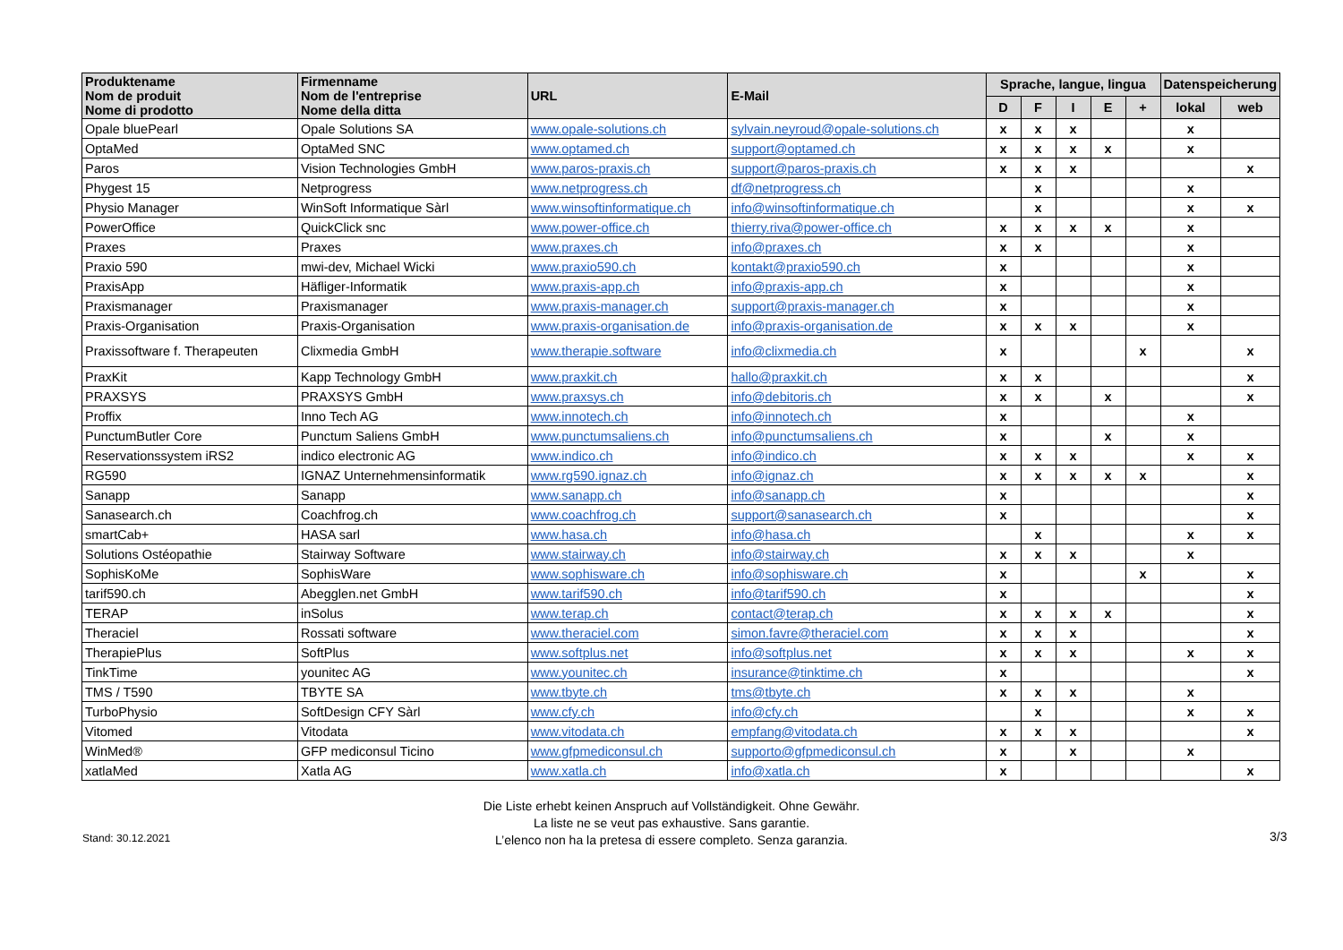| Produktename Nom de produit Nome di prodotto | Firmenname Nom de l'entreprise Nome della ditta | URL | E-Mail | Sprache, langue, lingua | | | | | Datenspeicherung | |
| --- | --- | --- | --- | --- | --- | --- | --- | --- | --- | --- |
| | | | | D | F | I | E | + | lokal | web |
| Opale bluePearl | Opale Solutions SA | www.opale-solutions.ch | sylvain.neyroud@opale-solutions.ch | x | x | x | | | x | |
| OptaMed | OptaMed SNC | www.optamed.ch | support@optamed.ch | x | x | x | x | | x | |
| Paros | Vision Technologies GmbH | www.paros-praxis.ch | support@paros-praxis.ch | x | x | x | | | | x |
| Phygest 15 | Netprogress | www.netprogress.ch | df@netprogress.ch | | x | | | | x | |
| Physio Manager | WinSoft Informatique Sàrl | www.winsoftinformatique.ch | info@winsoftinformatique.ch | | x | | | | x | x |
| PowerOffice | QuickClick snc | www.power-office.ch | thierry.riva@power-office.ch | x | x | x | x | | x | |
| Praxes | Praxes | www.praxes.ch | info@praxes.ch | x | x | | | | x | |
| Praxio 590 | mwi-dev, Michael Wicki | www.praxio590.ch | kontakt@praxio590.ch | x | | | | | x | |
| PraxisApp | Häfliger-Informatik | www.praxis-app.ch | info@praxis-app.ch | x | | | | | x | |
| Praxismanager | Praxismanager | www.praxis-manager.ch | support@praxis-manager.ch | x | | | | | x | |
| Praxis-Organisation | Praxis-Organisation | www.praxis-organisation.de | info@praxis-organisation.de | x | x | x | | | x | |
| Praxissoftware f. Therapeuten | Clixmedia GmbH | www.therapie.software | info@clixmedia.ch | x | | | | x | | x |
| PraxKit | Kapp Technology GmbH | www.praxkit.ch | hallo@praxkit.ch | x | x | | | | | x |
| PRAXSYS | PRAXSYS GmbH | www.praxsys.ch | info@debitoris.ch | x | x | | x | | | x |
| Proffix | Inno Tech AG | www.innotech.ch | info@innotech.ch | x | | | | | x | |
| PunctumButler Core | Punctum Saliens GmbH | www.punctumsaliens.ch | info@punctumsaliens.ch | x | | | x | | x | |
| Reservationssystem iRS2 | indico electronic AG | www.indico.ch | info@indico.ch | x | x | x | | | x | x |
| RG590 | IGNAZ Unternehmensinformatik | www.rg590.ignaz.ch | info@ignaz.ch | x | x | x | x | x | | x |
| Sanapp | Sanapp | www.sanapp.ch | info@sanapp.ch | x | | | | | | x |
| Sanasearch.ch | Coachfrog.ch | www.coachfrog.ch | support@sanasearch.ch | x | | | | | | x |
| smartCab+ | HASA sarl | www.hasa.ch | info@hasa.ch | | x | | | | x | x |
| Solutions Ostéopathie | Stairway Software | www.stairway.ch | info@stairway.ch | x | x | x | | | x | |
| SophisKoMe | SophisWare | www.sophisware.ch | info@sophisware.ch | x | | | | x | | x |
| tarif590.ch | Abegglen.net GmbH | www.tarif590.ch | info@tarif590.ch | x | | | | | | x |
| TERAP | inSolus | www.terap.ch | contact@terap.ch | x | x | x | x | | | x |
| Theraciel | Rossati software | www.theraciel.com | simon.favre@theraciel.com | x | x | x | | | | x |
| TherapiePlus | SoftPlus | www.softplus.net | info@softplus.net | x | x | x | | | x | x |
| TinkTime | younitec AG | www.younitec.ch | insurance@tinktime.ch | x | | | | | | x |
| TMS / T590 | TBYTE SA | www.tbyte.ch | tms@tbyte.ch | x | x | x | | | x | |
| TurboPhysio | SoftDesign CFY Sàrl | www.cfy.ch | info@cfy.ch | | x | | | | x | x |
| Vitomed | Vitodata | www.vitodata.ch | empfang@vitodata.ch | x | x | x | | | | x |
| WinMed® | GFP mediconsul Ticino | www.gfpmediconsul.ch | supporto@gfpmediconsul.ch | x | | x | | | x | |
| xatlaMed | Xatla AG | www.xatla.ch | info@xatla.ch | x | | | | | | x |
Stand: 30.12.2021
Die Liste erhebt keinen Anspruch auf Vollständigkeit. Ohne Gewähr.
La liste ne se veut pas exhaustive. Sans garantie.
L’elenco non ha la pretesa di essere completo. Senza garanzia.
3/3